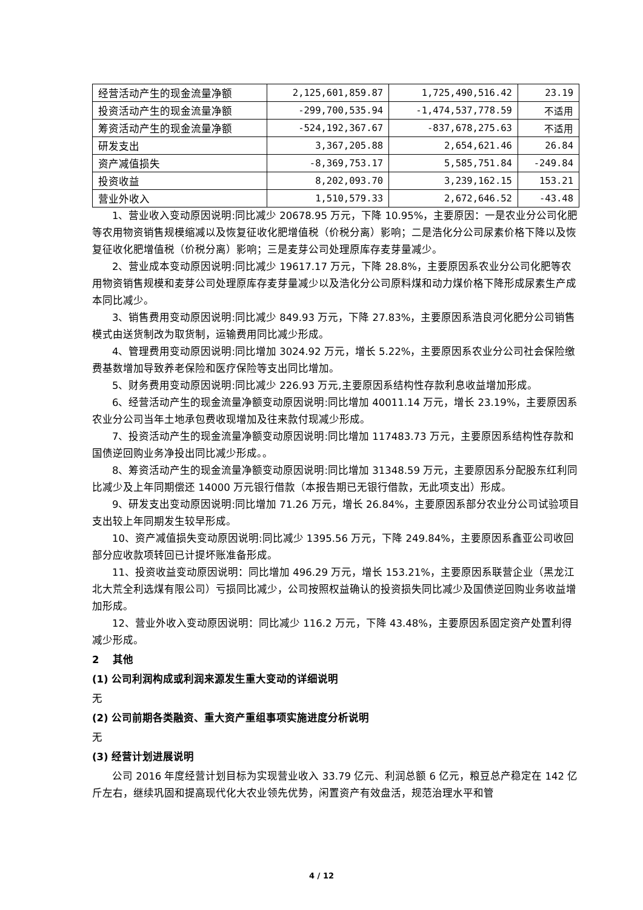| 经营活动产生的现金流量净额 | 2,125,601,859.87 | 1,725,490,516.42 | 23.19 |
| 投资活动产生的现金流量净额 | -299,700,535.94 | -1,474,537,778.59 | 不适用 |
| 筹资活动产生的现金流量净额 | -524,192,367.67 | -837,678,275.63 | 不适用 |
| 研发支出 | 3,367,205.88 | 2,654,621.46 | 26.84 |
| 资产减值损失 | -8,369,753.17 | 5,585,751.84 | -249.84 |
| 投资收益 | 8,202,093.70 | 3,239,162.15 | 153.21 |
| 营业外收入 | 1,510,579.33 | 2,672,646.52 | -43.48 |
1、营业收入变动原因说明:同比减少 20678.95 万元，下降 10.95%，主要原因：一是农业分公司化肥等农用物资销售规模缩减以及恢复征收化肥增值税（价税分离）影响；二是浩化分公司尿素价格下降以及恢复征收化肥增值税（价税分离）影响；三是麦芽公司处理原库存麦芽量减少。
2、营业成本变动原因说明:同比减少 19617.17 万元，下降 28.8%，主要原因系农业分公司化肥等农用物资销售规模和麦芽公司处理原库存麦芽量减少以及浩化分公司原料煤和动力煤价格下降形成尿素生产成本同比减少。
3、销售费用变动原因说明:同比减少 849.93 万元，下降 27.83%，主要原因系浩良河化肥分公司销售模式由送货制改为取货制，运输费用同比减少形成。
4、管理费用变动原因说明:同比增加 3024.92 万元，增长 5.22%，主要原因系农业分公司社会保险缴费基数增加导致养老保险和医疗保险等支出同比增加。
5、财务费用变动原因说明:同比减少 226.93 万元,主要原因系结构性存款利息收益增加形成。
6、经营活动产生的现金流量净额变动原因说明:同比增加 40011.14 万元，增长 23.19%，主要原因系农业分公司当年土地承包费收现增加及往来款付现减少形成。
7、投资活动产生的现金流量净额变动原因说明:同比增加 117483.73 万元，主要原因系结构性存款和国债逆回购业务净投出同比减少形成。。
8、筹资活动产生的现金流量净额变动原因说明:同比增加 31348.59 万元，主要原因系分配股东红利同比减少及上年同期偿还 14000 万元银行借款（本报告期已无银行借款，无此项支出）形成。
9、研发支出变动原因说明:同比增加 71.26 万元，增长 26.84%，主要原因系部分农业分公司试验项目支出较上年同期发生较早形成。
10、资产减值损失变动原因说明:同比减少 1395.56 万元，下降 249.84%，主要原因系鑫亚公司收回部分应收款项转回已计提坏账准备形成。
11、投资收益变动原因说明：同比增加 496.29 万元，增长 153.21%，主要原因系联营企业（黑龙江北大荒全利选煤有限公司）亏损同比减少，公司按照权益确认的投资损失同比减少及国债逆回购业务收益增加形成。
12、营业外收入变动原因说明：同比减少 116.2 万元，下降 43.48%，主要原因系固定资产处置利得减少形成。
2 其他
(1) 公司利润构成或利润来源发生重大变动的详细说明
无
(2) 公司前期各类融资、重大资产重组事项实施进度分析说明
无
(3) 经营计划进展说明
公司 2016 年度经营计划目标为实现营业收入 33.79 亿元、利润总额 6 亿元，粮豆总产稳定在 142 亿斤左右，继续巩固和提高现代化大农业领先优势，闲置资产有效盘活，规范治理水平和管
4 / 12